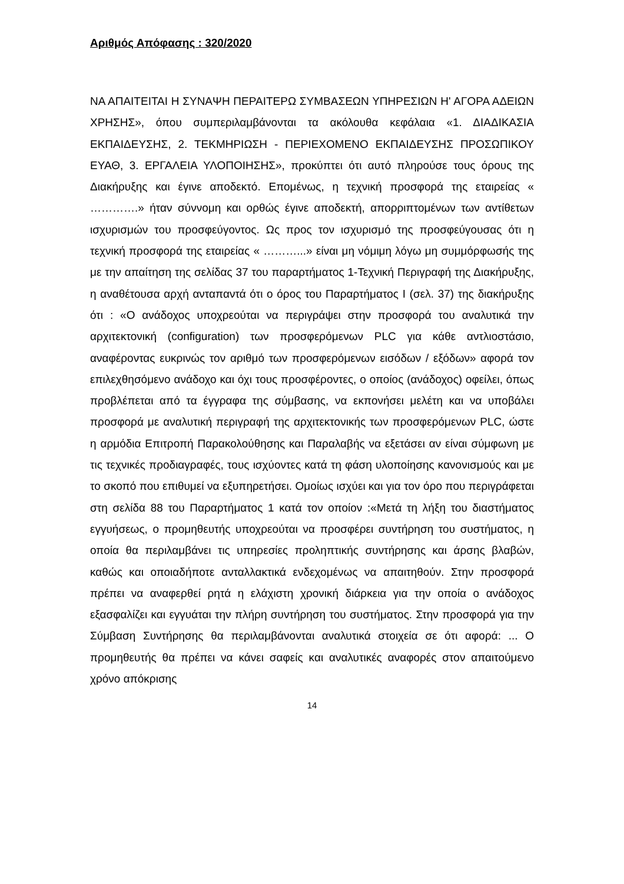Αριθμός Απόφασης : 320/2020
ΝΑ ΑΠΑΙΤΕΙΤΑΙ Η ΣΥΝΑΨΗ ΠΕΡΑΙΤΕΡΩ ΣΥΜΒΑΣΕΩΝ ΥΠΗΡΕΣΙΩΝ Η' ΑΓΟΡΑ ΑΔΕΙΩΝ ΧΡΗΣΗΣ», όπου συμπεριλαμβάνονται τα ακόλουθα κεφάλαια «1. ΔΙΑΔΙΚΑΣΙΑ ΕΚΠΑΙΔΕΥΣΗΣ, 2. ΤΕΚΜΗΡΙΩΣΗ - ΠΕΡΙΕΧΟΜΕΝΟ ΕΚΠΑΙΔΕΥΣΗΣ ΠΡΟΣΩΠΙΚΟΥ ΕΥΑΘ, 3. ΕΡΓΑΛΕΙΑ ΥΛΟΠΟΙΗΣΗΣ», προκύπτει ότι αυτό πληρούσε τους όρους της Διακήρυξης και έγινε αποδεκτό. Επομένως, η τεχνική προσφορά της εταιρείας « ………….» ήταν σύννομη και ορθώς έγινε αποδεκτή, απορριπτομένων των αντίθετων ισχυρισμών του προσφεύγοντος. Ως προς τον ισχυρισμό της προσφεύγουσας ότι η τεχνική προσφορά της εταιρείας « ………...» είναι μη νόμιμη λόγω μη συμμόρφωσής της με την απαίτηση της σελίδας 37 του παραρτήματος 1-Τεχνική Περιγραφή της Διακήρυξης, η αναθέτουσα αρχή ανταπαντά ότι ο όρος του Παραρτήματος Ι (σελ. 37) της διακήρυξης ότι : «Ο ανάδοχος υποχρεούται να περιγράψει στην προσφορά του αναλυτικά την αρχιτεκτονική (configuration) των προσφερόμενων PLC για κάθε αντλιοστάσιο, αναφέροντας ευκρινώς τον αριθμό των προσφερόμενων εισόδων / εξόδων» αφορά τον επιλεχθησόμενο ανάδοχο και όχι τους προσφέροντες, ο οποίος (ανάδοχος) οφείλει, όπως προβλέπεται από τα έγγραφα της σύμβασης, να εκπονήσει μελέτη και να υποβάλει προσφορά με αναλυτική περιγραφή της αρχιτεκτονικής των προσφερόμενων PLC, ώστε η αρμόδια Επιτροπή Παρακολούθησης και Παραλαβής να εξετάσει αν είναι σύμφωνη με τις τεχνικές προδιαγραφές, τους ισχύοντες κατά τη φάση υλοποίησης κανονισμούς και με το σκοπό που επιθυμεί να εξυπηρετήσει. Ομοίως ισχύει και για τον όρο που περιγράφεται στη σελίδα 88 του Παραρτήματος 1 κατά τον οποίον :«Μετά τη λήξη του διαστήματος εγγυήσεως, ο προμηθευτής υποχρεούται να προσφέρει συντήρηση του συστήματος, η οποία θα περιλαμβάνει τις υπηρεσίες προληπτικής συντήρησης και άρσης βλαβών, καθώς και οποιαδήποτε ανταλλακτικά ενδεχομένως να απαιτηθούν. Στην προσφορά πρέπει να αναφερθεί ρητά η ελάχιστη χρονική διάρκεια για την οποία ο ανάδοχος εξασφαλίζει και εγγυάται την πλήρη συντήρηση του συστήματος. Στην προσφορά για την Σύμβαση Συντήρησης θα περιλαμβάνονται αναλυτικά στοιχεία σε ότι αφορά: ... Ο προμηθευτής θα πρέπει να κάνει σαφείς και αναλυτικές αναφορές στον απαιτούμενο χρόνο απόκρισης
14